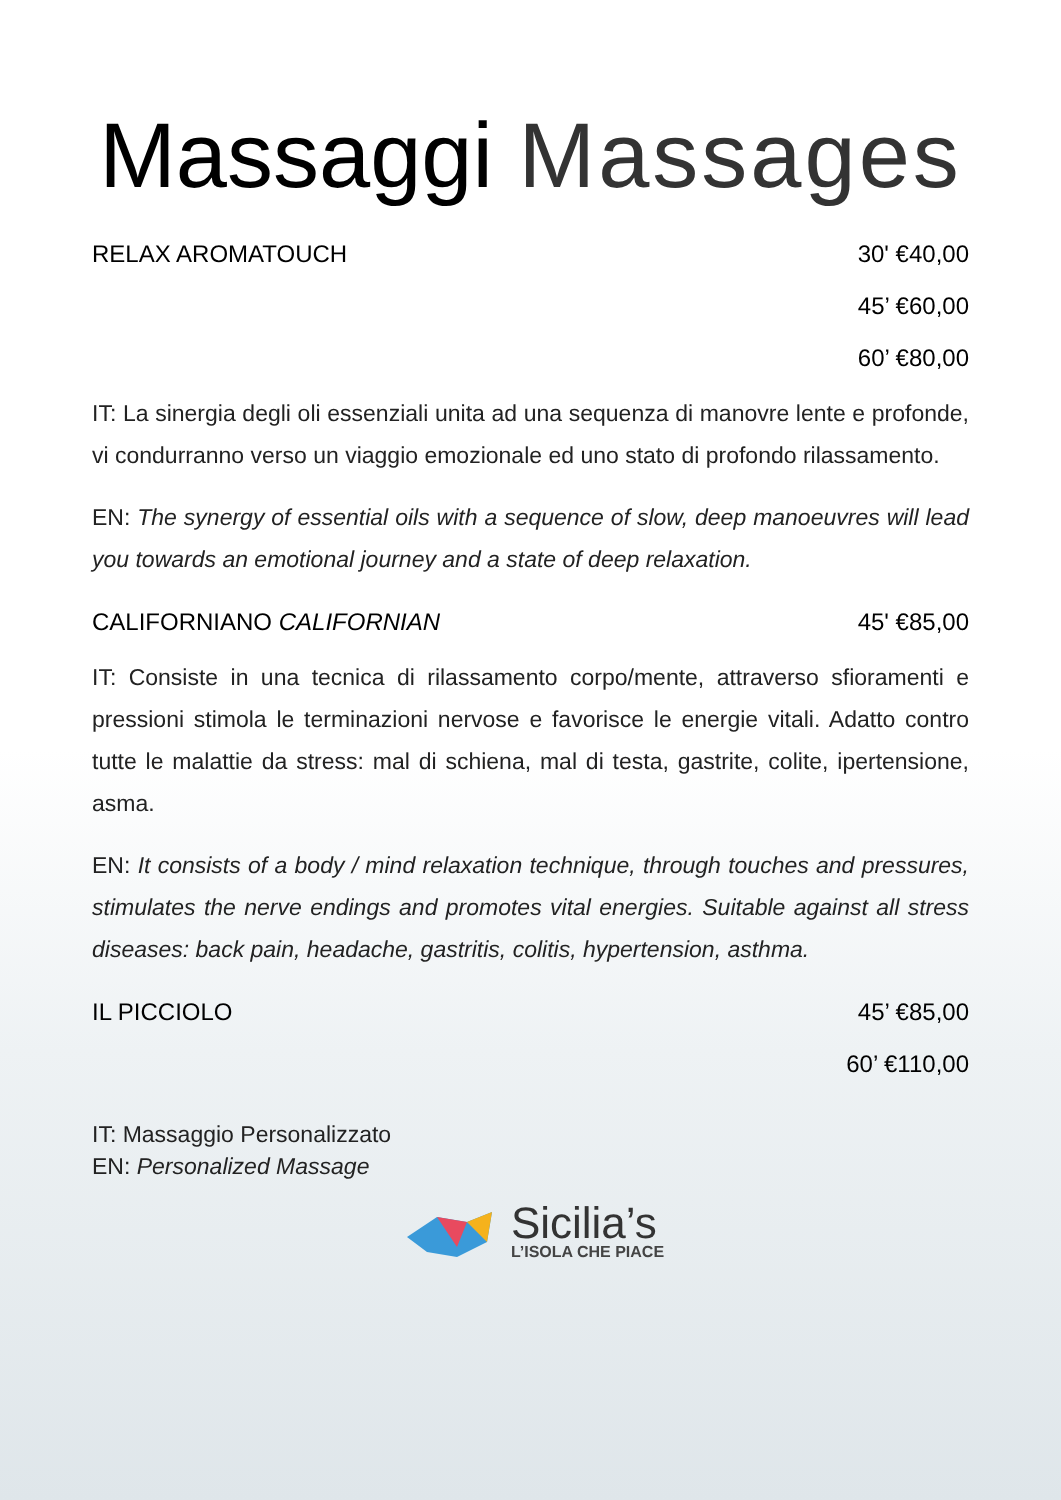Massaggi Massages
RELAX AROMATOUCH 30' €40,00
45’ €60,00
60’ €80,00
IT: La sinergia degli oli essenziali unita ad una sequenza di manovre lente e profonde, vi condurranno verso un viaggio emozionale ed uno stato di profondo rilassamento.
EN: The synergy of essential oils with a sequence of slow, deep manoeuvres will lead you towards an emotional journey and a state of deep relaxation.
CALIFORNIANO CALIFORNIAN 45' €85,00
IT: Consiste in una tecnica di rilassamento corpo/mente, attraverso sfioramenti e pressioni stimola le terminazioni nervose e favorisce le energie vitali. Adatto contro tutte le malattie da stress: mal di schiena, mal di testa, gastrite, colite, ipertensione, asma.
EN: It consists of a body / mind relaxation technique, through touches and pressures, stimulates the nerve endings and promotes vital energies. Suitable against all stress diseases: back pain, headache, gastritis, colitis, hypertension, asthma.
IL PICCIOLO 45’ €85,00
60’ €110,00
IT: Massaggio Personalizzato
EN: Personalized Massage
Sicilia’s
L’ISOLA CHE PIACE